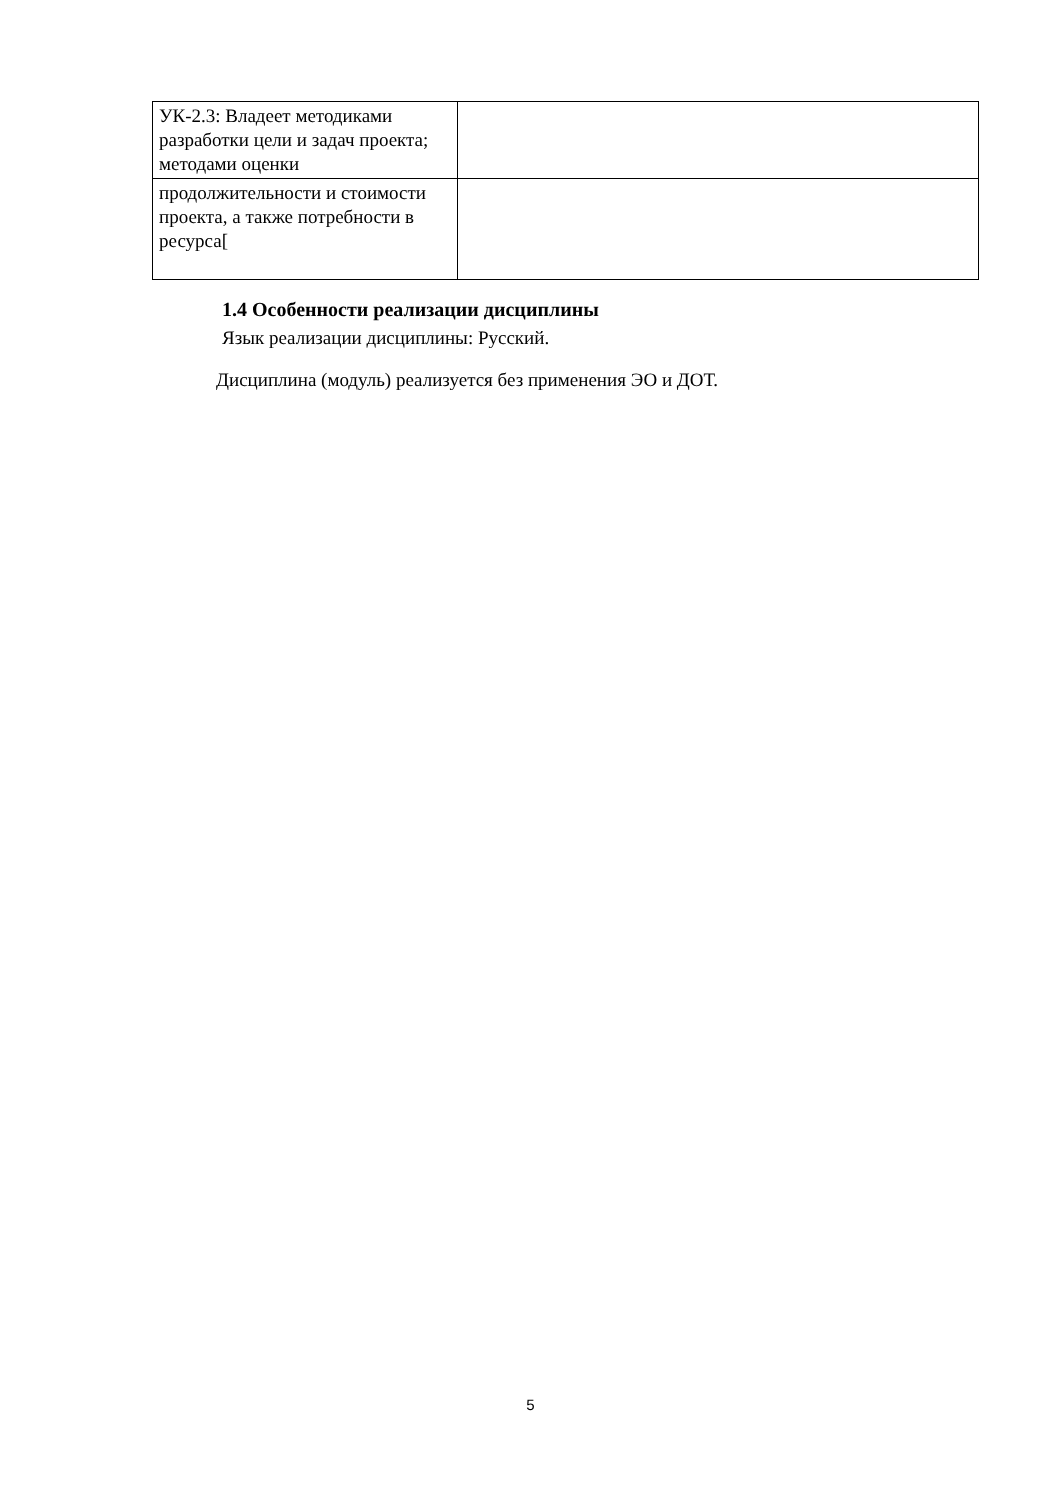| УК-2.3: Владеет методиками разработки цели и задач проекта; методами оценки | |
| продолжительности и стоимости проекта, а также потребности в ресурса[ | |
1.4 Особенности реализации дисциплины
Язык реализации дисциплины: Русский.
Дисциплина (модуль) реализуется без применения ЭО и ДОТ.
5